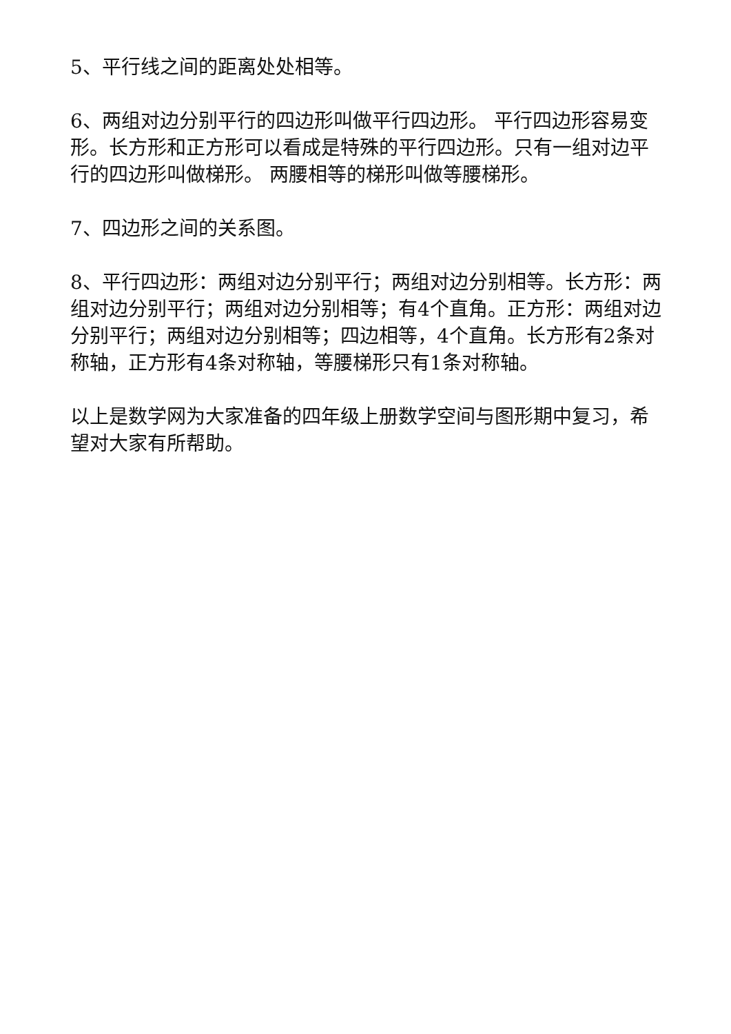5、平行线之间的距离处处相等。
6、两组对边分别平行的四边形叫做平行四边形。 平行四边形容易变形。长方形和正方形可以看成是特殊的平行四边形。只有一组对边平行的四边形叫做梯形。 两腰相等的梯形叫做等腰梯形。
7、四边形之间的关系图。
8、平行四边形：两组对边分别平行；两组对边分别相等。长方形：两组对边分别平行；两组对边分别相等；有4个直角。正方形：两组对边分别平行；两组对边分别相等；四边相等，4个直角。长方形有2条对称轴，正方形有4条对称轴，等腰梯形只有1条对称轴。
以上是数学网为大家准备的四年级上册数学空间与图形期中复习，希望对大家有所帮助。